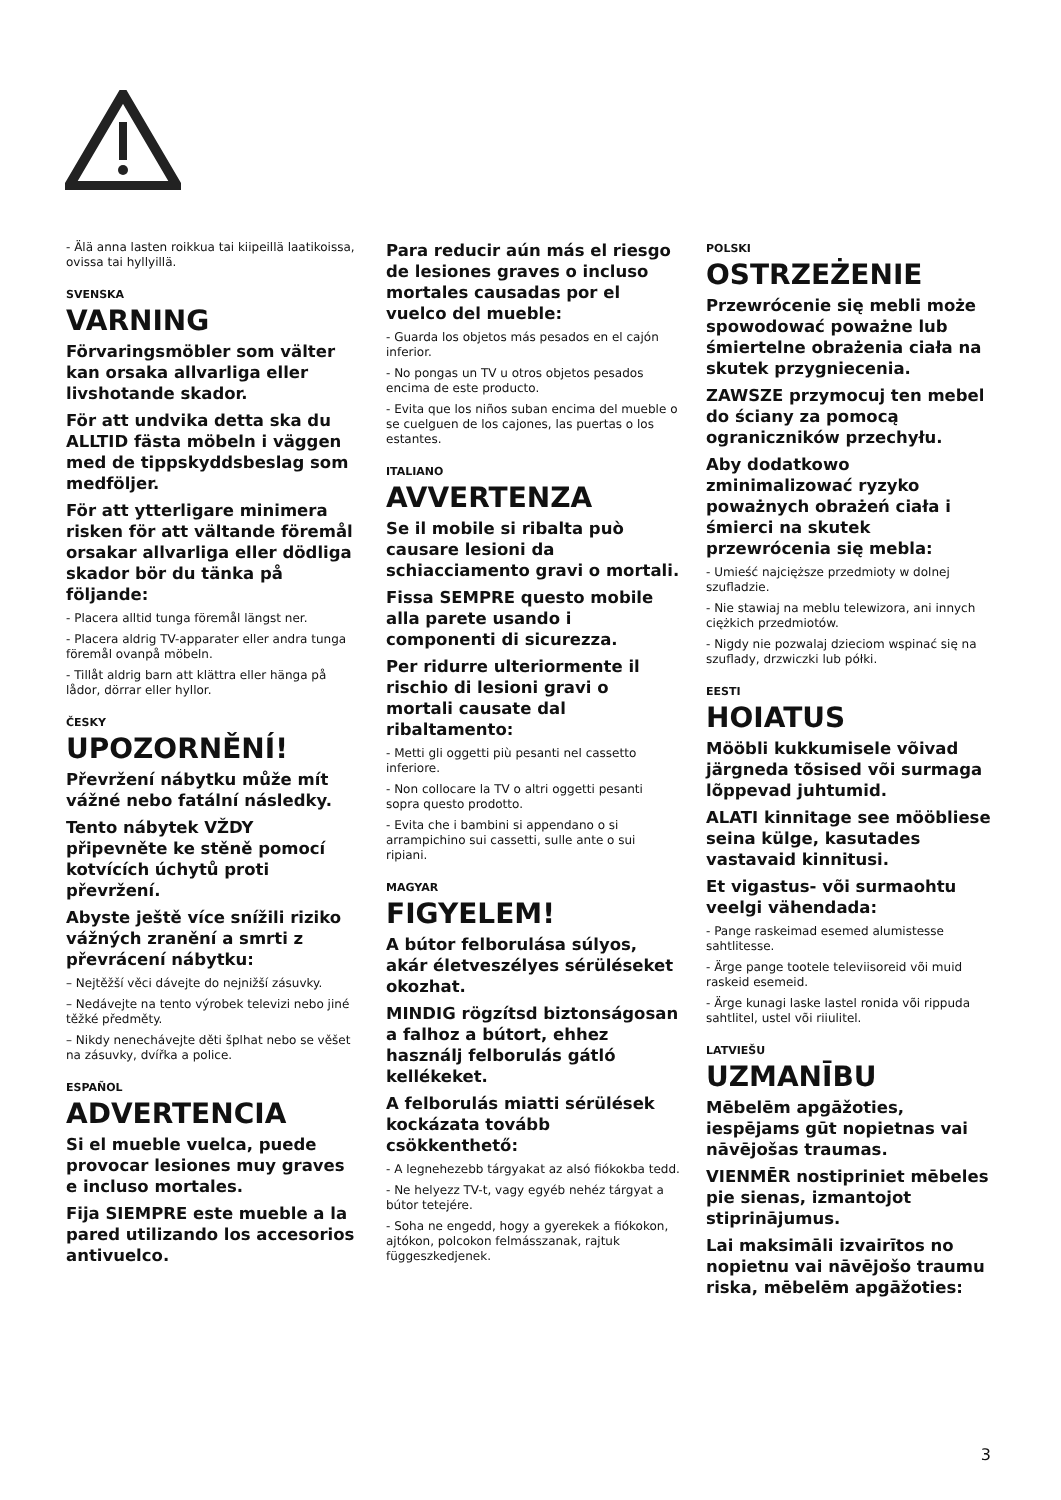- Älä anna lasten roikkua tai kiipeillä laatikoissa, ovissa tai hyllyillä.
SVENSKA
VARNING
Förvaringsmöbler som välter kan orsaka allvarliga eller livshotande skador.
För att undvika detta ska du ALLTID fästa möbeln i väggen med de tippskyddsbeslag som medföljer.
För att ytterligare minimera risken för att vältande föremål orsakar allvarliga eller dödliga skador bör du tänka på följande:
- Placera alltid tunga föremål längst ner.
- Placera aldrig TV-apparater eller andra tunga föremål ovanpå möbeln.
- Tillåt aldrig barn att klättra eller hänga på lådor, dörrar eller hyllor.
ČESKY
UPOZORNĚNÍ!
Převržení nábytku může mít vážné nebo fatální následky.
Tento nábytek VŽDY připevněte ke stěně pomocí kotvících úchytů proti převržení.
Abyste ještě více snížili riziko vážných zranění a smrti z převrácení nábytku:
– Nejtěžší věci dávejte do nejnižší zásuvky.
– Nedávejte na tento výrobek televizi nebo jiné těžké předměty.
– Nikdy nenechávejte děti šplhat nebo se věšet na zásuvky, dvířka a police.
ESPAÑOL
ADVERTENCIA
Si el mueble vuelca, puede provocar lesiones muy graves e incluso mortales.
Fija SIEMPRE este mueble a la pared utilizando los accesorios antivuelco.
Para reducir aún más el riesgo de lesiones graves o incluso mortales causadas por el vuelco del mueble:
- Guarda los objetos más pesados en el cajón inferior.
- No pongas un TV u otros objetos pesados encima de este producto.
- Evita que los niños suban encima del mueble o se cuelguen de los cajones, las puertas o los estantes.
ITALIANO
AVVERTENZA
Se il mobile si ribalta può causare lesioni da schiacciamento gravi o mortali.
Fissa SEMPRE questo mobile alla parete usando i componenti di sicurezza.
Per ridurre ulteriormente il rischio di lesioni gravi o mortali causate dal ribaltamento:
- Metti gli oggetti più pesanti nel cassetto inferiore.
- Non collocare la TV o altri oggetti pesanti sopra questo prodotto.
- Evita che i bambini si appendano o si arrampichino sui cassetti, sulle ante o sui ripiani.
MAGYAR
FIGYELEM!
A bútor felborulása súlyos, akár életveszélyes sérüléseket okozhat.
MINDIG rögzítsd biztonságosan a falhoz a bútort, ehhez használj felborulás gátló kellékeket.
A felborulás miatti sérülések kockázata tovább csökkenthető:
- A legnehezebb tárgyakat az alsó fiókokba tedd.
- Ne helyezz TV-t, vagy egyéb nehéz tárgyat a bútor tetejére.
- Soha ne engedd, hogy a gyerekek a fiókokon, ajtókon, polcokon felmásszanak, rajtuk függeszkedjenek.
POLSKI
OSTRZEŻENIE
Przewrócenie się mebli może spowodować poważne lub śmiertelne obrażenia ciała na skutek przygniecenia.
ZAWSZE przymocuj ten mebel do ściany za pomocą ograniczników przechyłu.
Aby dodatkowo zminimalizować ryzyko poważnych obrażeń ciała i śmierci na skutek przewrócenia się mebla:
- Umieść najcięższe przedmioty w dolnej szufladzie.
- Nie stawiaj na meblu telewizora, ani innych ciężkich przedmiotów.
- Nigdy nie pozwalaj dzieciom wspinać się na szuflady, drzwiczki lub półki.
EESTI
HOIATUS
Mööbli kukkumisele võivad järgneda tõsised või surmaga lõppevad juhtumid.
ALATI kinnitage see mööbliese seina külge, kasutades vastavaid kinnitusi.
Et vigastus- või surmaohtu veelgi vähendada:
- Pange raskeimad esemed alumistesse sahtlitesse.
- Ärge pange tootele televiisoreid või muid raskeid esemeid.
- Ärge kunagi laske lastel ronida või rippuda sahtlitel, ustel või riiulitel.
LATVIEŠU
UZMANĪBU
Mēbelēm apgāžoties, iespējams gūt nopietnas vai nāvējošas traumas.
VIENMĒR nostipriniet mēbeles pie sienas, izmantojot stiprinājumus.
Lai maksimāli izvairītos no nopietnu vai nāvējošo traumu riska, mēbelēm apgāžoties:
3